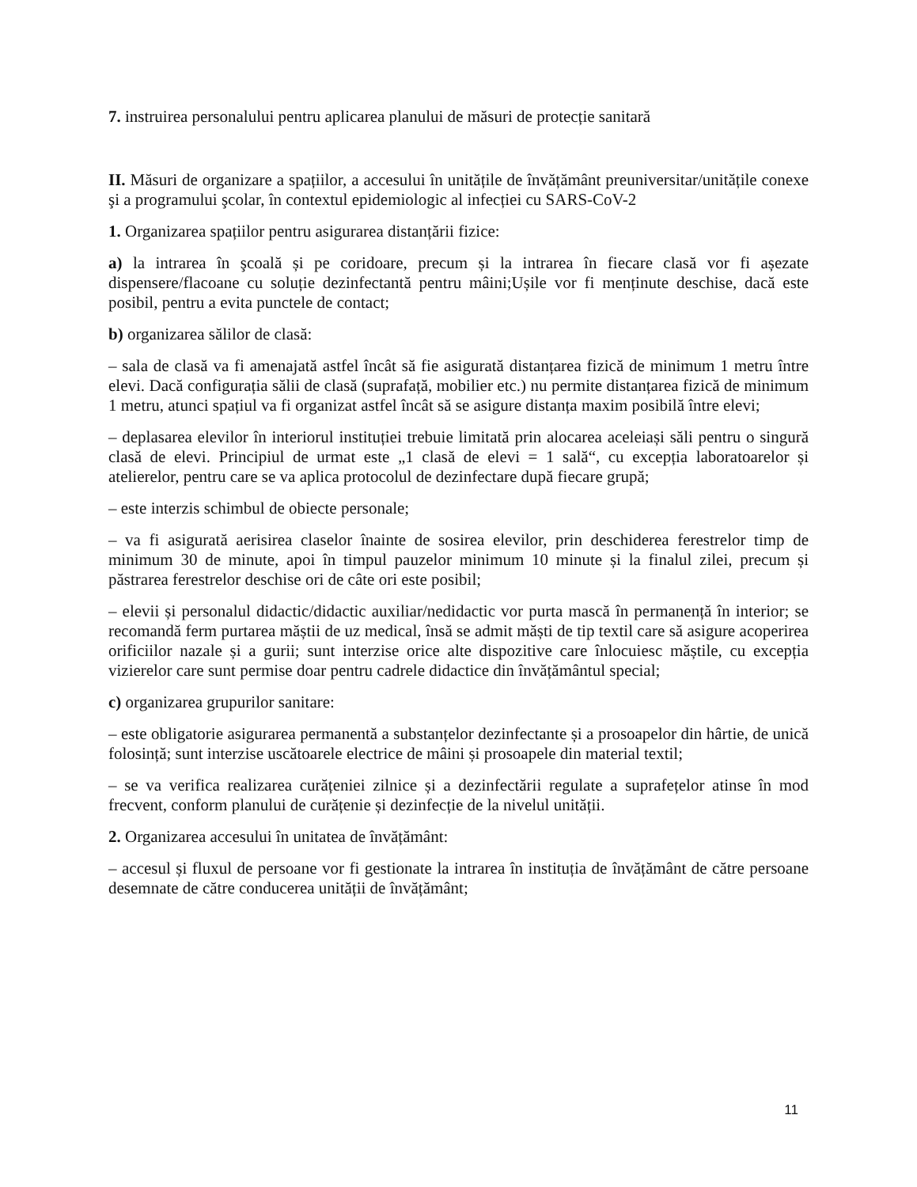7. instruirea personalului pentru aplicarea planului de măsuri de protecție sanitară
II. Măsuri de organizare a spațiilor, a accesului în unitățile de învățământ preuniversitar/unitățile conexe şi a programului şcolar, în contextul epidemiologic al infecției cu SARS-CoV-2
1. Organizarea spațiilor pentru asigurarea distanțării fizice:
a) la intrarea în şcoală și pe coridoare, precum și la intrarea în fiecare clasă vor fi așezate dispensere/flacoane cu soluție dezinfectantă pentru mâini;Ușile vor fi menținute deschise, dacă este posibil, pentru a evita punctele de contact;
b) organizarea sălilor de clasă:
– sala de clasă va fi amenajată astfel încât să fie asigurată distanțarea fizică de minimum 1 metru între elevi. Dacă configurația sălii de clasă (suprafață, mobilier etc.) nu permite distanțarea fizică de minimum 1 metru, atunci spațiul va fi organizat astfel încât să se asigure distanța maxim posibilă între elevi;
– deplasarea elevilor în interiorul instituției trebuie limitată prin alocarea aceleiași săli pentru o singură clasă de elevi. Principiul de urmat este „1 clasă de elevi = 1 sală“, cu excepția laboratoarelor și atelierelor, pentru care se va aplica protocolul de dezinfectare după fiecare grupă;
– este interzis schimbul de obiecte personale;
– va fi asigurată aerisirea claselor înainte de sosirea elevilor, prin deschiderea ferestrelor timp de minimum 30 de minute, apoi în timpul pauzelor minimum 10 minute și la finalul zilei, precum și păstrarea ferestrelor deschise ori de câte ori este posibil;
– elevii și personalul didactic/didactic auxiliar/nedidactic vor purta mască în permanență în interior; se recomandă ferm purtarea măștii de uz medical, însă se admit măști de tip textil care să asigure acoperirea orificiilor nazale și a gurii; sunt interzise orice alte dispozitive care înlocuiesc măștile, cu excepția vizierelor care sunt permise doar pentru cadrele didactice din învățământul special;
c) organizarea grupurilor sanitare:
– este obligatorie asigurarea permanentă a substanțelor dezinfectante și a prosoapelor din hârtie, de unică folosință; sunt interzise uscătoarele electrice de mâini și prosoapele din material textil;
– se va verifica realizarea curățeniei zilnice și a dezinfectării regulate a suprafețelor atinse în mod frecvent, conform planului de curățenie și dezinfecție de la nivelul unității.
2. Organizarea accesului în unitatea de învățământ:
– accesul și fluxul de persoane vor fi gestionate la intrarea în instituția de învățământ de către persoane desemnate de către conducerea unității de învățământ;
11